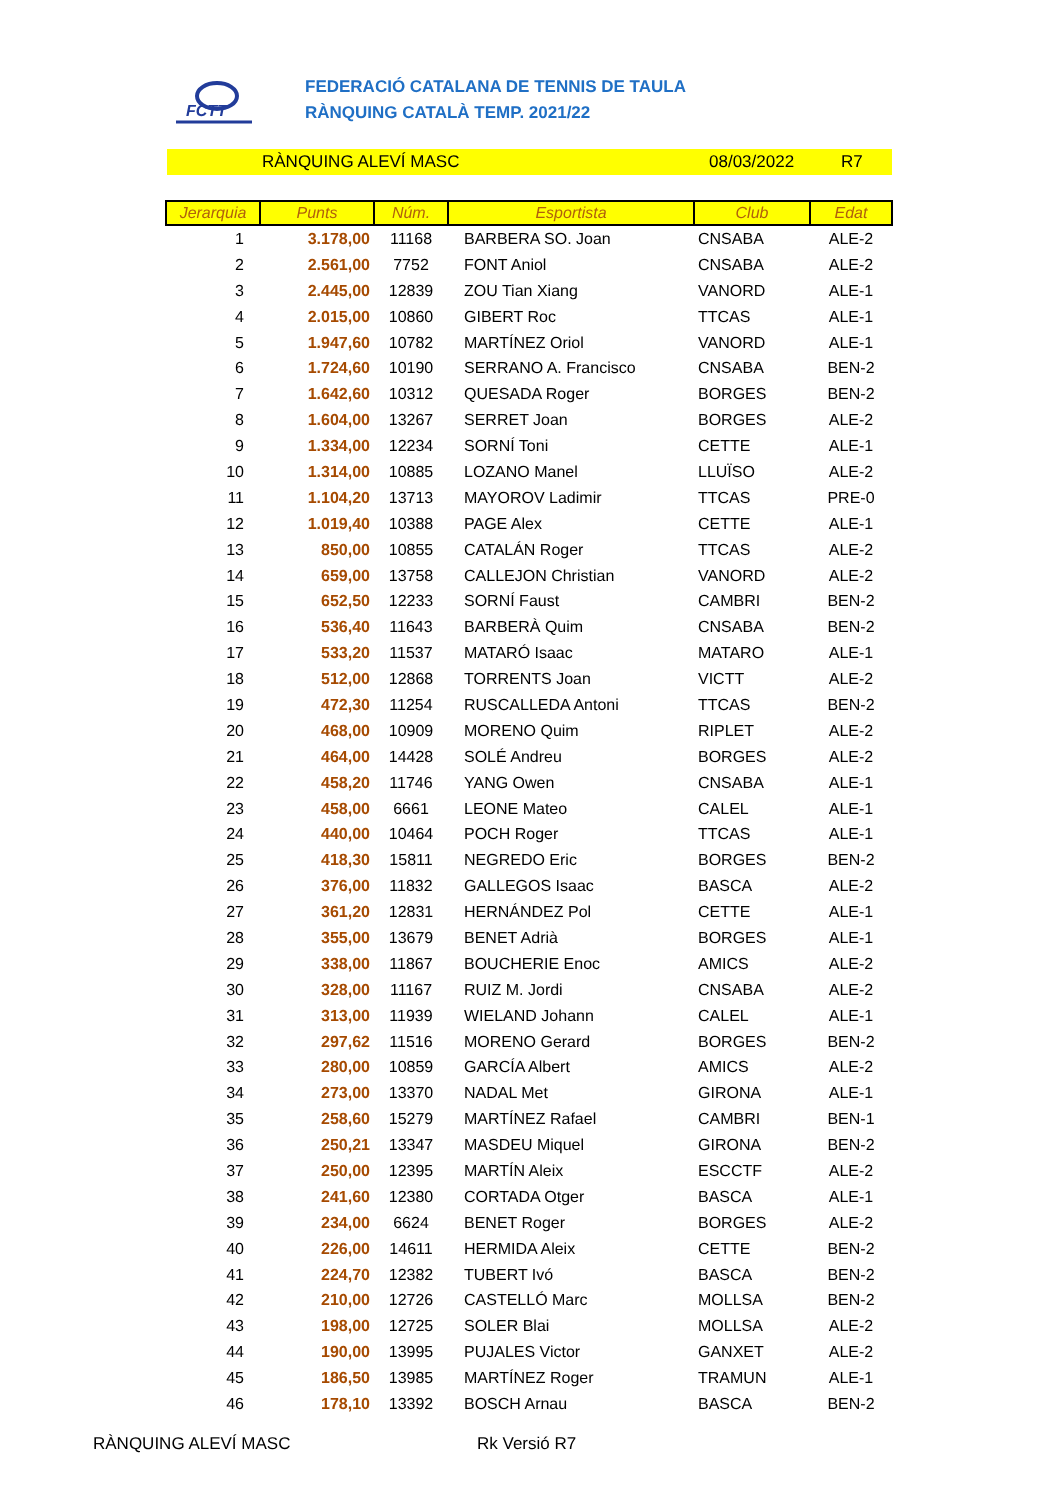FCTT
FEDERACIÓ CATALANA DE TENNIS DE TAULA
RÀNQUING CATALÀ TEMP. 2021/22
RÀNQUING ALEVÍ MASC 08/03/2022 R7
| Jerarquia | Punts | Núm. | Esportista | Club | Edat |
| --- | --- | --- | --- | --- | --- |
| 1 | 3.178,00 | 11168 | BARBERA SO. Joan | CNSABA | ALE-2 |
| 2 | 2.561,00 | 7752 | FONT Aniol | CNSABA | ALE-2 |
| 3 | 2.445,00 | 12839 | ZOU Tian Xiang | VANORD | ALE-1 |
| 4 | 2.015,00 | 10860 | GIBERT Roc | TTCAS | ALE-1 |
| 5 | 1.947,60 | 10782 | MARTÍNEZ Oriol | VANORD | ALE-1 |
| 6 | 1.724,60 | 10190 | SERRANO A. Francisco | CNSABA | BEN-2 |
| 7 | 1.642,60 | 10312 | QUESADA Roger | BORGES | BEN-2 |
| 8 | 1.604,00 | 13267 | SERRET Joan | BORGES | ALE-2 |
| 9 | 1.334,00 | 12234 | SORNÍ Toni | CETTE | ALE-1 |
| 10 | 1.314,00 | 10885 | LOZANO Manel | LLUÏSO | ALE-2 |
| 11 | 1.104,20 | 13713 | MAYOROV Ladimir | TTCAS | PRE-0 |
| 12 | 1.019,40 | 10388 | PAGE Alex | CETTE | ALE-1 |
| 13 | 850,00 | 10855 | CATALÁN Roger | TTCAS | ALE-2 |
| 14 | 659,00 | 13758 | CALLEJON Christian | VANORD | ALE-2 |
| 15 | 652,50 | 12233 | SORNÍ Faust | CAMBRI | BEN-2 |
| 16 | 536,40 | 11643 | BARBERÀ Quim | CNSABA | BEN-2 |
| 17 | 533,20 | 11537 | MATARÓ Isaac | MATARO | ALE-1 |
| 18 | 512,00 | 12868 | TORRENTS Joan | VICTT | ALE-2 |
| 19 | 472,30 | 11254 | RUSCALLEDA Antoni | TTCAS | BEN-2 |
| 20 | 468,00 | 10909 | MORENO Quim | RIPLET | ALE-2 |
| 21 | 464,00 | 14428 | SOLÉ Andreu | BORGES | ALE-2 |
| 22 | 458,20 | 11746 | YANG Owen | CNSABA | ALE-1 |
| 23 | 458,00 | 6661 | LEONE Mateo | CALEL | ALE-1 |
| 24 | 440,00 | 10464 | POCH Roger | TTCAS | ALE-1 |
| 25 | 418,30 | 15811 | NEGREDO Eric | BORGES | BEN-2 |
| 26 | 376,00 | 11832 | GALLEGOS Isaac | BASCA | ALE-2 |
| 27 | 361,20 | 12831 | HERNÁNDEZ Pol | CETTE | ALE-1 |
| 28 | 355,00 | 13679 | BENET Adrià | BORGES | ALE-1 |
| 29 | 338,00 | 11867 | BOUCHERIE Enoc | AMICS | ALE-2 |
| 30 | 328,00 | 11167 | RUIZ M. Jordi | CNSABA | ALE-2 |
| 31 | 313,00 | 11939 | WIELAND Johann | CALEL | ALE-1 |
| 32 | 297,62 | 11516 | MORENO Gerard | BORGES | BEN-2 |
| 33 | 280,00 | 10859 | GARCÍA Albert | AMICS | ALE-2 |
| 34 | 273,00 | 13370 | NADAL Met | GIRONA | ALE-1 |
| 35 | 258,60 | 15279 | MARTÍNEZ Rafael | CAMBRI | BEN-1 |
| 36 | 250,21 | 13347 | MASDEU Miquel | GIRONA | BEN-2 |
| 37 | 250,00 | 12395 | MARTÍN Aleix | ESCCTF | ALE-2 |
| 38 | 241,60 | 12380 | CORTADA Otger | BASCA | ALE-1 |
| 39 | 234,00 | 6624 | BENET Roger | BORGES | ALE-2 |
| 40 | 226,00 | 14611 | HERMIDA Aleix | CETTE | BEN-2 |
| 41 | 224,70 | 12382 | TUBERT Ivó | BASCA | BEN-2 |
| 42 | 210,00 | 12726 | CASTELLÓ Marc | MOLLSA | BEN-2 |
| 43 | 198,00 | 12725 | SOLER Blai | MOLLSA | ALE-2 |
| 44 | 190,00 | 13995 | PUJALES Victor | GANXET | ALE-2 |
| 45 | 186,50 | 13985 | MARTÍNEZ Roger | TRAMUN | ALE-1 |
| 46 | 178,10 | 13392 | BOSCH Arnau | BASCA | BEN-2 |
RÀNQUING ALEVÍ MASC Rk Versió R7